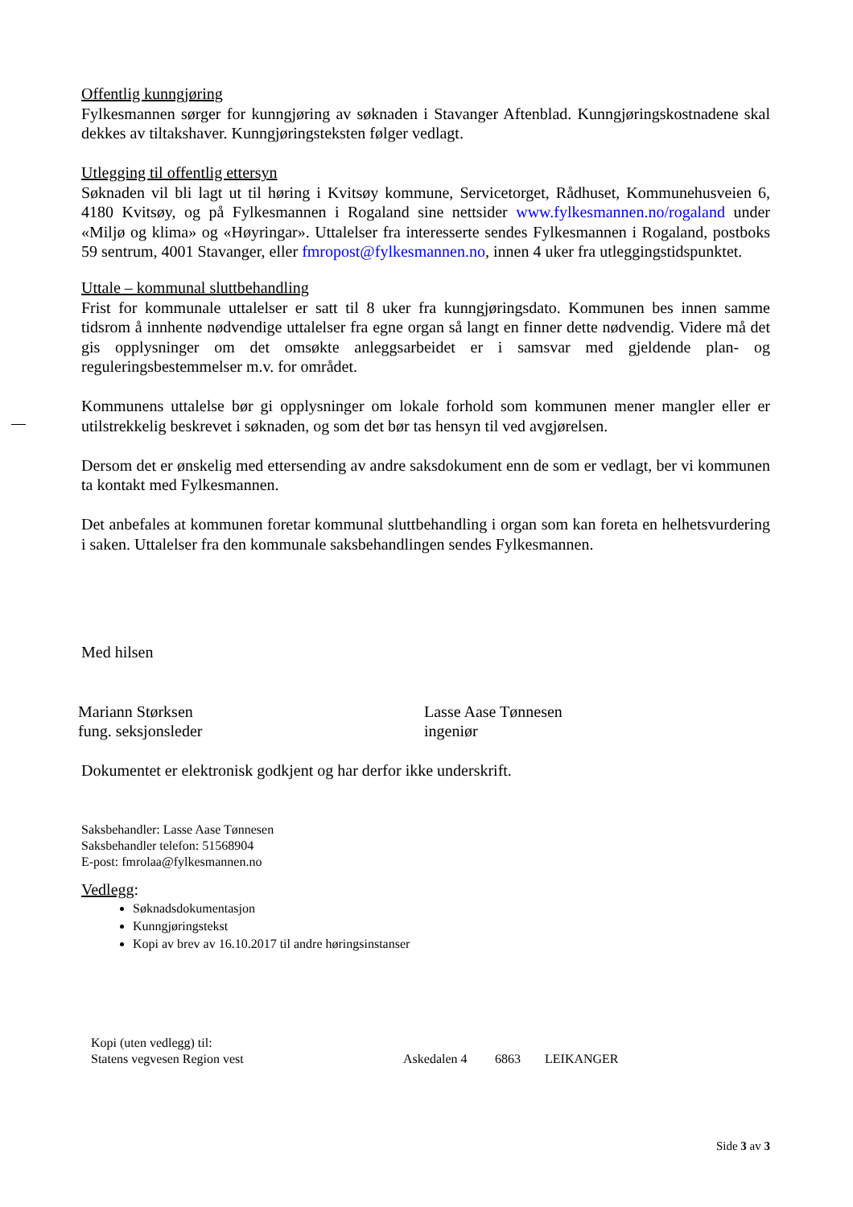Offentlig kunngjøring
Fylkesmannen sørger for kunngjøring av søknaden i Stavanger Aftenblad. Kunngjøringskostnadene skal dekkes av tiltakshaver. Kunngjøringsteksten følger vedlagt.
Utlegging til offentlig ettersyn
Søknaden vil bli lagt ut til høring i Kvitsøy kommune, Servicetorget, Rådhuset, Kommunehusveien 6, 4180 Kvitsøy, og på Fylkesmannen i Rogaland sine nettsider www.fylkesmannen.no/rogaland under «Miljø og klima» og «Høyringar». Uttalelser fra interesserte sendes Fylkesmannen i Rogaland, postboks 59 sentrum, 4001 Stavanger, eller fmropost@fylkesmannen.no, innen 4 uker fra utleggingstidspunktet.
Uttale – kommunal sluttbehandling
Frist for kommunale uttalelser er satt til 8 uker fra kunngjøringsdato. Kommunen bes innen samme tidsrom å innhente nødvendige uttalelser fra egne organ så langt en finner dette nødvendig. Videre må det gis opplysninger om det omsøkte anleggsarbeidet er i samsvar med gjeldende plan- og reguleringsbestemmelser m.v. for området.
Kommunens uttalelse bør gi opplysninger om lokale forhold som kommunen mener mangler eller er utilstrekkelig beskrevet i søknaden, og som det bør tas hensyn til ved avgjørelsen.
Dersom det er ønskelig med ettersending av andre saksdokument enn de som er vedlagt, ber vi kommunen ta kontakt med Fylkesmannen.
Det anbefales at kommunen foretar kommunal sluttbehandling i organ som kan foreta en helhetsvurdering i saken. Uttalelser fra den kommunale saksbehandlingen sendes Fylkesmannen.
Med hilsen
Mariann Størksen
fung. seksjonsleder
Lasse Aase Tønnesen
ingeniør
Dokumentet er elektronisk godkjent og har derfor ikke underskrift.
Saksbehandler: Lasse Aase Tønnesen
Saksbehandler telefon: 51568904
E-post: fmrolaa@fylkesmannen.no
Vedlegg:
Søknadsdokumentasjon
Kunngjøringstekst
Kopi av brev av 16.10.2017 til andre høringsinstanser
Kopi (uten vedlegg) til:
Statens vegvesen Region vest Askedalen 4 6863 LEIKANGER
Side 3 av 3